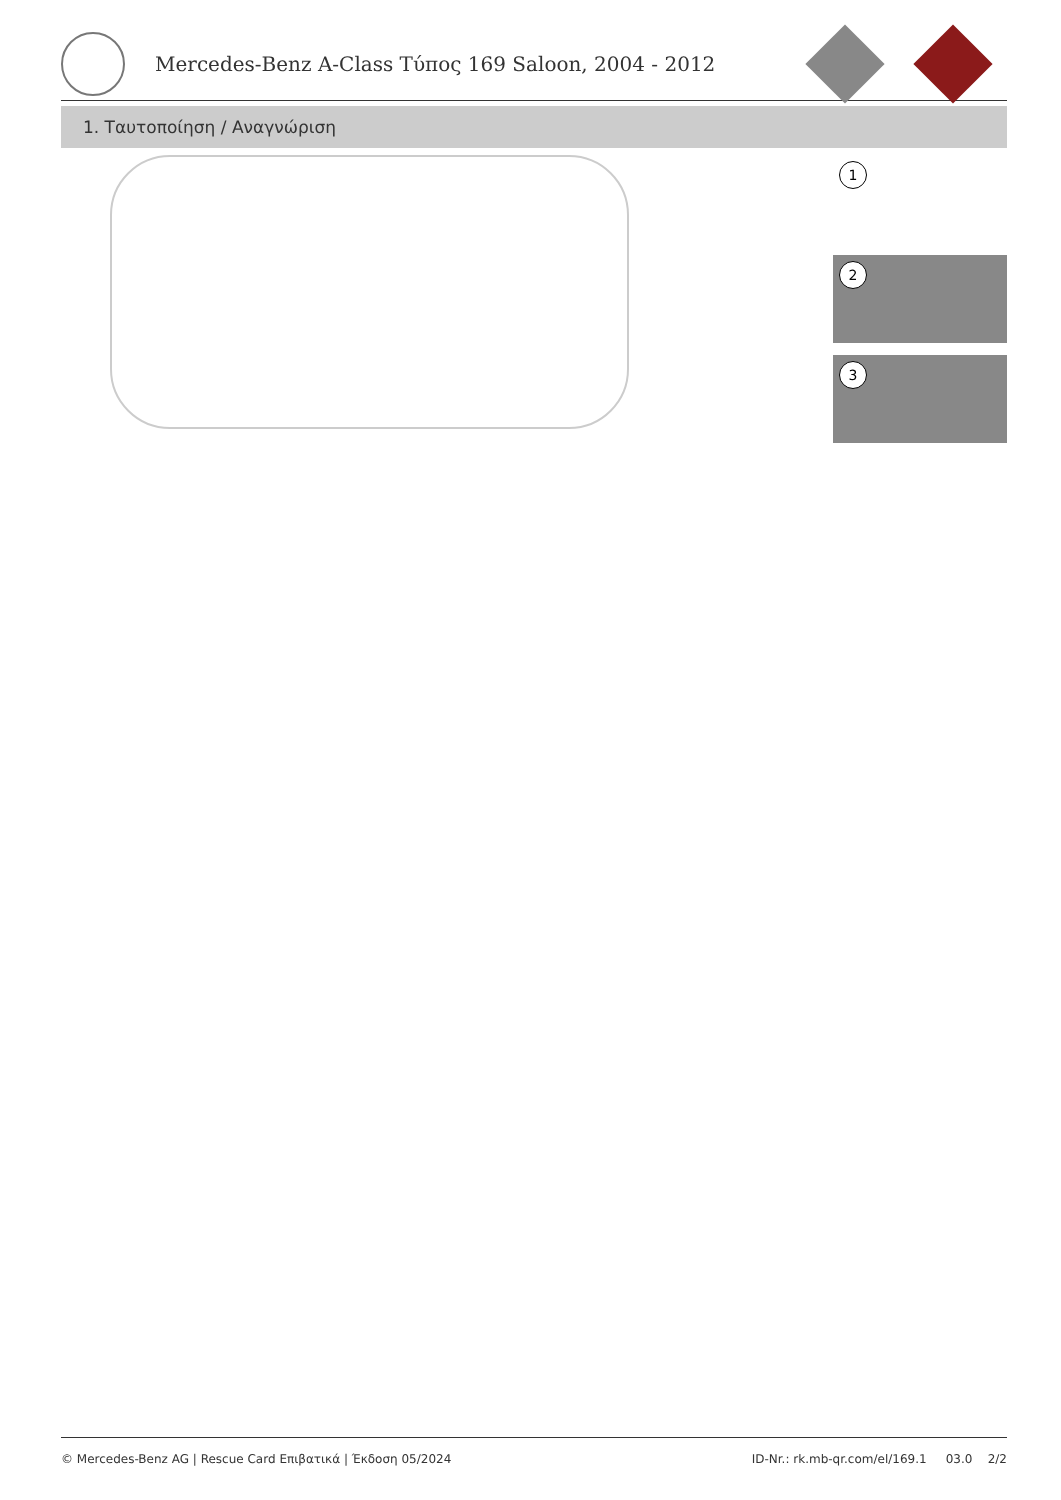Mercedes-Benz A-Class Τύπος 169 Saloon, 2004 - 2012
1. Ταυτοποίηση / Αναγνώριση
1
2
3
© Mercedes-Benz AG | Rescue Card Επιβατικά | Έκδοση 05/2024
ID-Nr.: rk.mb-qr.com/el/169.1 03.0 2/2